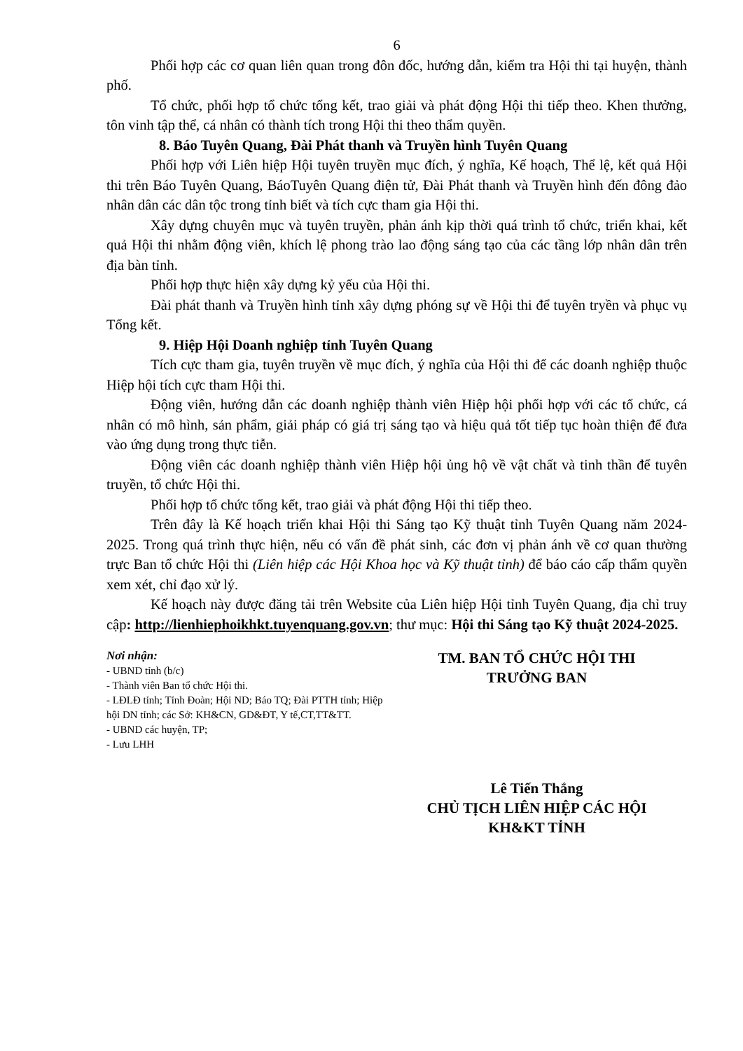6
Phối hợp các cơ quan liên quan trong đôn đốc, hướng dẫn, kiểm tra Hội thi tại huyện, thành phố.
Tổ chức, phối hợp tổ chức tổng kết, trao giải và phát động Hội thi tiếp theo. Khen thưởng, tôn vinh tập thể, cá nhân có thành tích trong Hội thi theo thẩm quyền.
8. Báo Tuyên Quang, Đài Phát thanh và Truyền hình Tuyên Quang
Phối hợp với Liên hiệp Hội tuyên truyền mục đích, ý nghĩa, Kế hoạch, Thể lệ, kết quả Hội thi trên Báo Tuyên Quang, BáoTuyên Quang điện tử, Đài Phát thanh và Truyền hình đến đông đảo nhân dân các dân tộc trong tỉnh biết và tích cực tham gia Hội thi.
Xây dựng chuyên mục và tuyên truyền, phản ánh kịp thời quá trình tổ chức, triển khai, kết quả Hội thi nhằm động viên, khích lệ phong trào lao động sáng tạo của các tầng lớp nhân dân trên địa bàn tỉnh.
Phối hợp thực hiện xây dựng kỷ yếu của Hội thi.
Đài phát thanh và Truyền hình tỉnh xây dựng phóng sự về Hội thi để tuyên tryền và phục vụ Tổng kết.
9. Hiệp Hội Doanh nghiệp tỉnh Tuyên Quang
Tích cực tham gia, tuyên truyền về mục đích, ý nghĩa của Hội thi để các doanh nghiệp thuộc Hiệp hội tích cực tham Hội thi.
Động viên, hướng dẫn các doanh nghiệp thành viên Hiệp hội phối hợp với các tổ chức, cá nhân có mô hình, sản phẩm, giải pháp có giá trị sáng tạo và hiệu quả tốt tiếp tục hoàn thiện để đưa vào ứng dụng trong thực tiễn.
Động viên các doanh nghiệp thành viên Hiệp hội ủng hộ về vật chất và tinh thần để tuyên truyền, tổ chức Hội thi.
Phối hợp tổ chức tổng kết, trao giải và phát động Hội thi tiếp theo.
Trên đây là Kế hoạch triển khai Hội thi Sáng tạo Kỹ thuật tỉnh Tuyên Quang năm 2024-2025. Trong quá trình thực hiện, nếu có vấn đề phát sinh, các đơn vị phản ánh về cơ quan thường trực Ban tổ chức Hội thi (Liên hiệp các Hội Khoa học và Kỹ thuật tỉnh) để báo cáo cấp thẩm quyền xem xét, chỉ đạo xử lý.
Kế hoạch này được đăng tải trên Website của Liên hiệp Hội tỉnh Tuyên Quang, địa chỉ truy cập: http://lienhiephoikhkt.tuyenquang.gov.vn; thư mục: Hội thi Sáng tạo Kỹ thuật 2024-2025.
Nơi nhận:
- UBND tỉnh (b/c)
- Thành viên Ban tổ chức Hội thi.
- LĐLĐ tỉnh; Tỉnh Đoàn; Hội ND; Báo TQ; Đài PTTH tỉnh; Hiệp hội DN tỉnh; các Sở: KH&CN, GD&ĐT, Y tế,CT,TT&TT.
- UBND các huyện, TP;
- Lưu LHH
TM. BAN TỔ CHỨC HỘI THI
TRƯỞNG BAN
Lê Tiến Thắng
CHỦ TỊCH LIÊN HIỆP CÁC HỘI
KH&KT TỈNH